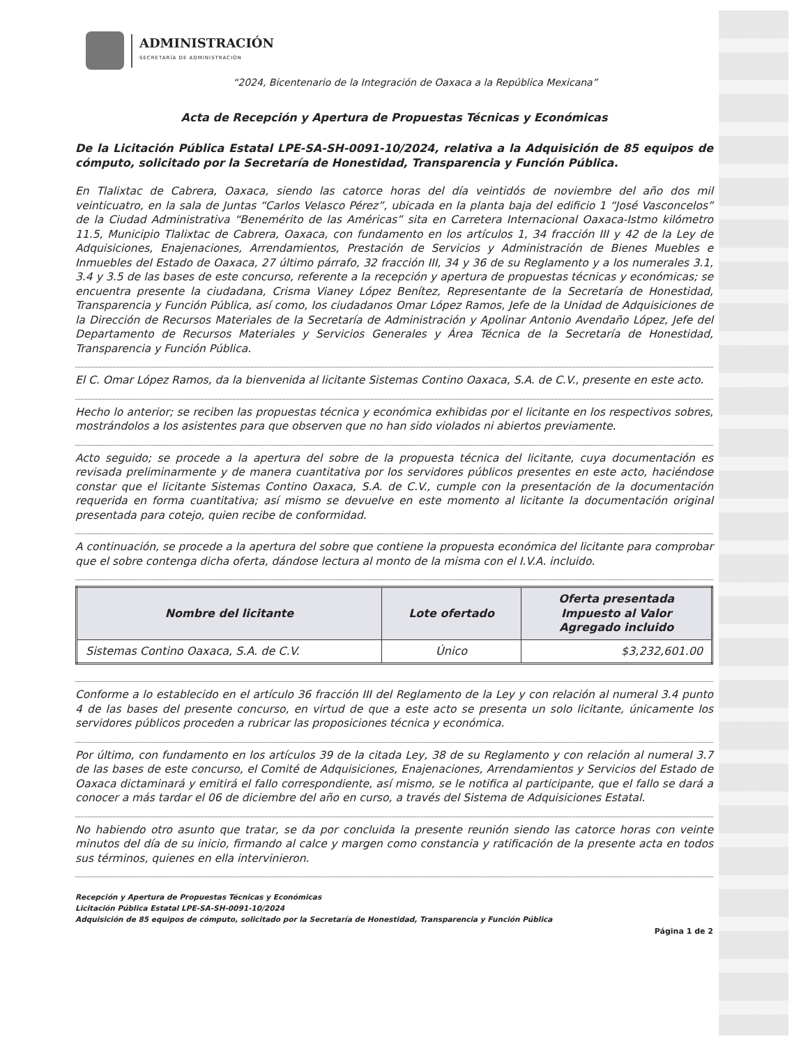ADMINISTRACIÓN
SECRETARÍA DE ADMINISTRACIÓN
“2024, Bicentenario de la Integración de Oaxaca a la República Mexicana”
Acta de Recepción y Apertura de Propuestas Técnicas y Económicas
De la Licitación Pública Estatal LPE-SA-SH-0091-10/2024, relativa a la Adquisición de 85 equipos de cómputo, solicitado por la Secretaría de Honestidad, Transparencia y Función Pública.
En Tlalixtac de Cabrera, Oaxaca, siendo las catorce horas del día veintidós de noviembre del año dos mil veinticuatro, en la sala de Juntas “Carlos Velasco Pérez”, ubicada en la planta baja del edificio 1 “José Vasconcelos” de la Ciudad Administrativa “Benemérito de las Américas” sita en Carretera Internacional Oaxaca-Istmo kilómetro 11.5, Municipio Tlalixtac de Cabrera, Oaxaca, con fundamento en los artículos 1, 34 fracción III y 42 de la Ley de Adquisiciones, Enajenaciones, Arrendamientos, Prestación de Servicios y Administración de Bienes Muebles e Inmuebles del Estado de Oaxaca, 27 último párrafo, 32 fracción III, 34 y 36 de su Reglamento y a los numerales 3.1, 3.4 y 3.5 de las bases de este concurso, referente a la recepción y apertura de propuestas técnicas y económicas; se encuentra presente la ciudadana, Crisma Vianey López Benítez, Representante de la Secretaría de Honestidad, Transparencia y Función Pública, así como, los ciudadanos Omar López Ramos, Jefe de la Unidad de Adquisiciones de la Dirección de Recursos Materiales de la Secretaría de Administración y Apolinar Antonio Avendaño López, Jefe del Departamento de Recursos Materiales y Servicios Generales y Área Técnica de la Secretaría de Honestidad, Transparencia y Función Pública.
El C. Omar López Ramos, da la bienvenida al licitante Sistemas Contino Oaxaca, S.A. de C.V., presente en este acto.
Hecho lo anterior; se reciben las propuestas técnica y económica exhibidas por el licitante en los respectivos sobres, mostrándolos a los asistentes para que observen que no han sido violados ni abiertos previamente.
Acto seguido; se procede a la apertura del sobre de la propuesta técnica del licitante, cuya documentación es revisada preliminarmente y de manera cuantitativa por los servidores públicos presentes en este acto, haciéndose constar que el licitante Sistemas Contino Oaxaca, S.A. de C.V., cumple con la presentación de la documentación requerida en forma cuantitativa; así mismo se devuelve en este momento al licitante la documentación original presentada para cotejo, quien recibe de conformidad.
A continuación, se procede a la apertura del sobre que contiene la propuesta económica del licitante para comprobar que el sobre contenga dicha oferta, dándose lectura al monto de la misma con el I.V.A. incluido.
| Nombre del licitante | Lote ofertado | Oferta presentada Impuesto al Valor Agregado incluido |
| --- | --- | --- |
| Sistemas Contino Oaxaca, S.A. de C.V. | Único | $3,232,601.00 |
Conforme a lo establecido en el artículo 36 fracción III del Reglamento de la Ley y con relación al numeral 3.4 punto 4 de las bases del presente concurso, en virtud de que a este acto se presenta un solo licitante, únicamente los servidores públicos proceden a rubricar las proposiciones técnica y económica.
Por último, con fundamento en los artículos 39 de la citada Ley, 38 de su Reglamento y con relación al numeral 3.7 de las bases de este concurso, el Comité de Adquisiciones, Enajenaciones, Arrendamientos y Servicios del Estado de Oaxaca dictaminará y emitirá el fallo correspondiente, así mismo, se le notifica al participante, que el fallo se dará a conocer a más tardar el 06 de diciembre del año en curso, a través del Sistema de Adquisiciones Estatal.
No habiendo otro asunto que tratar, se da por concluida la presente reunión siendo las catorce horas con veinte minutos del día de su inicio, firmando al calce y margen como constancia y ratificación de la presente acta en todos sus términos, quienes en ella intervinieron.
Recepción y Apertura de Propuestas Técnicas y Económicas
Licitación Pública Estatal LPE-SA-SH-0091-10/2024
Adquisición de 85 equipos de cómputo, solicitado por la Secretaría de Honestidad, Transparencia y Función Pública
Página 1 de 2